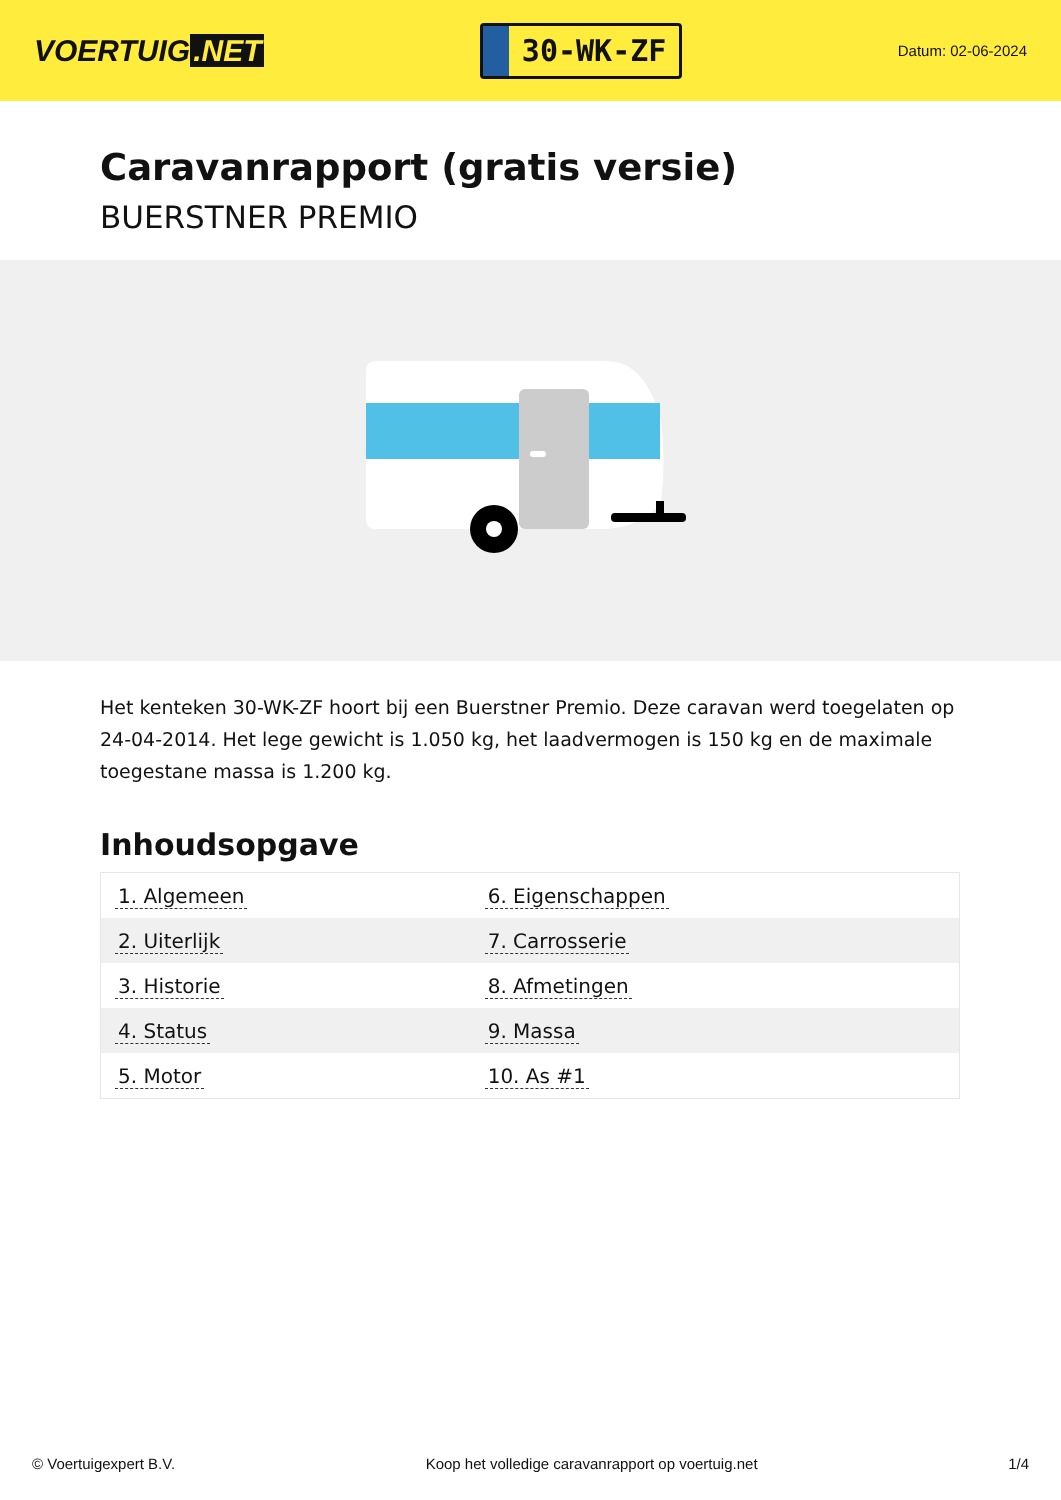VOERTUIG.NET
30-WK-ZF
Datum: 02-06-2024
Caravanrapport (gratis versie)
BUERSTNER PREMIO
Het kenteken 30-WK-ZF hoort bij een Buerstner Premio. Deze caravan werd toegelaten op 24-04-2014. Het lege gewicht is 1.050 kg, het laadvermogen is 150 kg en de maximale toegestane massa is 1.200 kg.
Inhoudsopgave
| 1. Algemeen | 6. Eigenschappen |
| 2. Uiterlijk | 7. Carrosserie |
| 3. Historie | 8. Afmetingen |
| 4. Status | 9. Massa |
| 5. Motor | 10. As #1 |
© Voertuigexpert B.V. Koop het volledige caravanrapport op voertuig.net 1/4